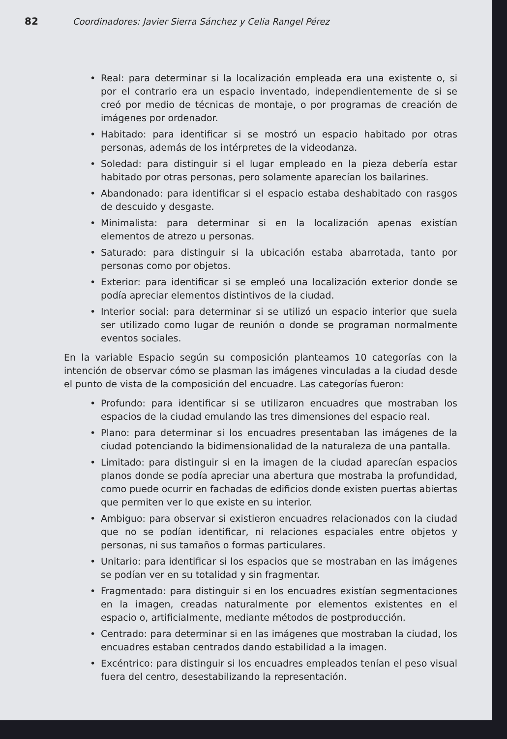82 Coordinadores: Javier Sierra Sánchez y Celia Rangel Pérez
• Real: para determinar si la localización empleada era una existente o, si por el contrario era un espacio inventado, independientemente de si se creó por medio de técnicas de montaje, o por programas de creación de imágenes por ordenador.
• Habitado: para identificar si se mostró un espacio habitado por otras personas, además de los intérpretes de la videodanza.
• Soledad: para distinguir si el lugar empleado en la pieza debería estar habitado por otras personas, pero solamente aparecían los bailarines.
• Abandonado: para identificar si el espacio estaba deshabitado con rasgos de descuido y desgaste.
• Minimalista: para determinar si en la localización apenas existían elementos de atrezo u personas.
• Saturado: para distinguir si la ubicación estaba abarrotada, tanto por personas como por objetos.
• Exterior: para identificar si se empleó una localización exterior donde se podía apreciar elementos distintivos de la ciudad.
• Interior social: para determinar si se utilizó un espacio interior que suela ser utilizado como lugar de reunión o donde se programan normalmente eventos sociales.
En la variable Espacio según su composición planteamos 10 categorías con la intención de observar cómo se plasman las imágenes vinculadas a la ciudad desde el punto de vista de la composición del encuadre. Las categorías fueron:
• Profundo: para identificar si se utilizaron encuadres que mostraban los espacios de la ciudad emulando las tres dimensiones del espacio real.
• Plano: para determinar si los encuadres presentaban las imágenes de la ciudad potenciando la bidimensionalidad de la naturaleza de una pantalla.
• Limitado: para distinguir si en la imagen de la ciudad aparecían espacios planos donde se podía apreciar una abertura que mostraba la profundidad, como puede ocurrir en fachadas de edificios donde existen puertas abiertas que permiten ver lo que existe en su interior.
• Ambiguo: para observar si existieron encuadres relacionados con la ciudad que no se podían identificar, ni relaciones espaciales entre objetos y personas, ni sus tamaños o formas particulares.
• Unitario: para identificar si los espacios que se mostraban en las imágenes se podían ver en su totalidad y sin fragmentar.
• Fragmentado: para distinguir si en los encuadres existían segmentaciones en la imagen, creadas naturalmente por elementos existentes en el espacio o, artificialmente, mediante métodos de postproducción.
• Centrado: para determinar si en las imágenes que mostraban la ciudad, los encuadres estaban centrados dando estabilidad a la imagen.
• Excéntrico: para distinguir si los encuadres empleados tenían el peso visual fuera del centro, desestabilizando la representación.